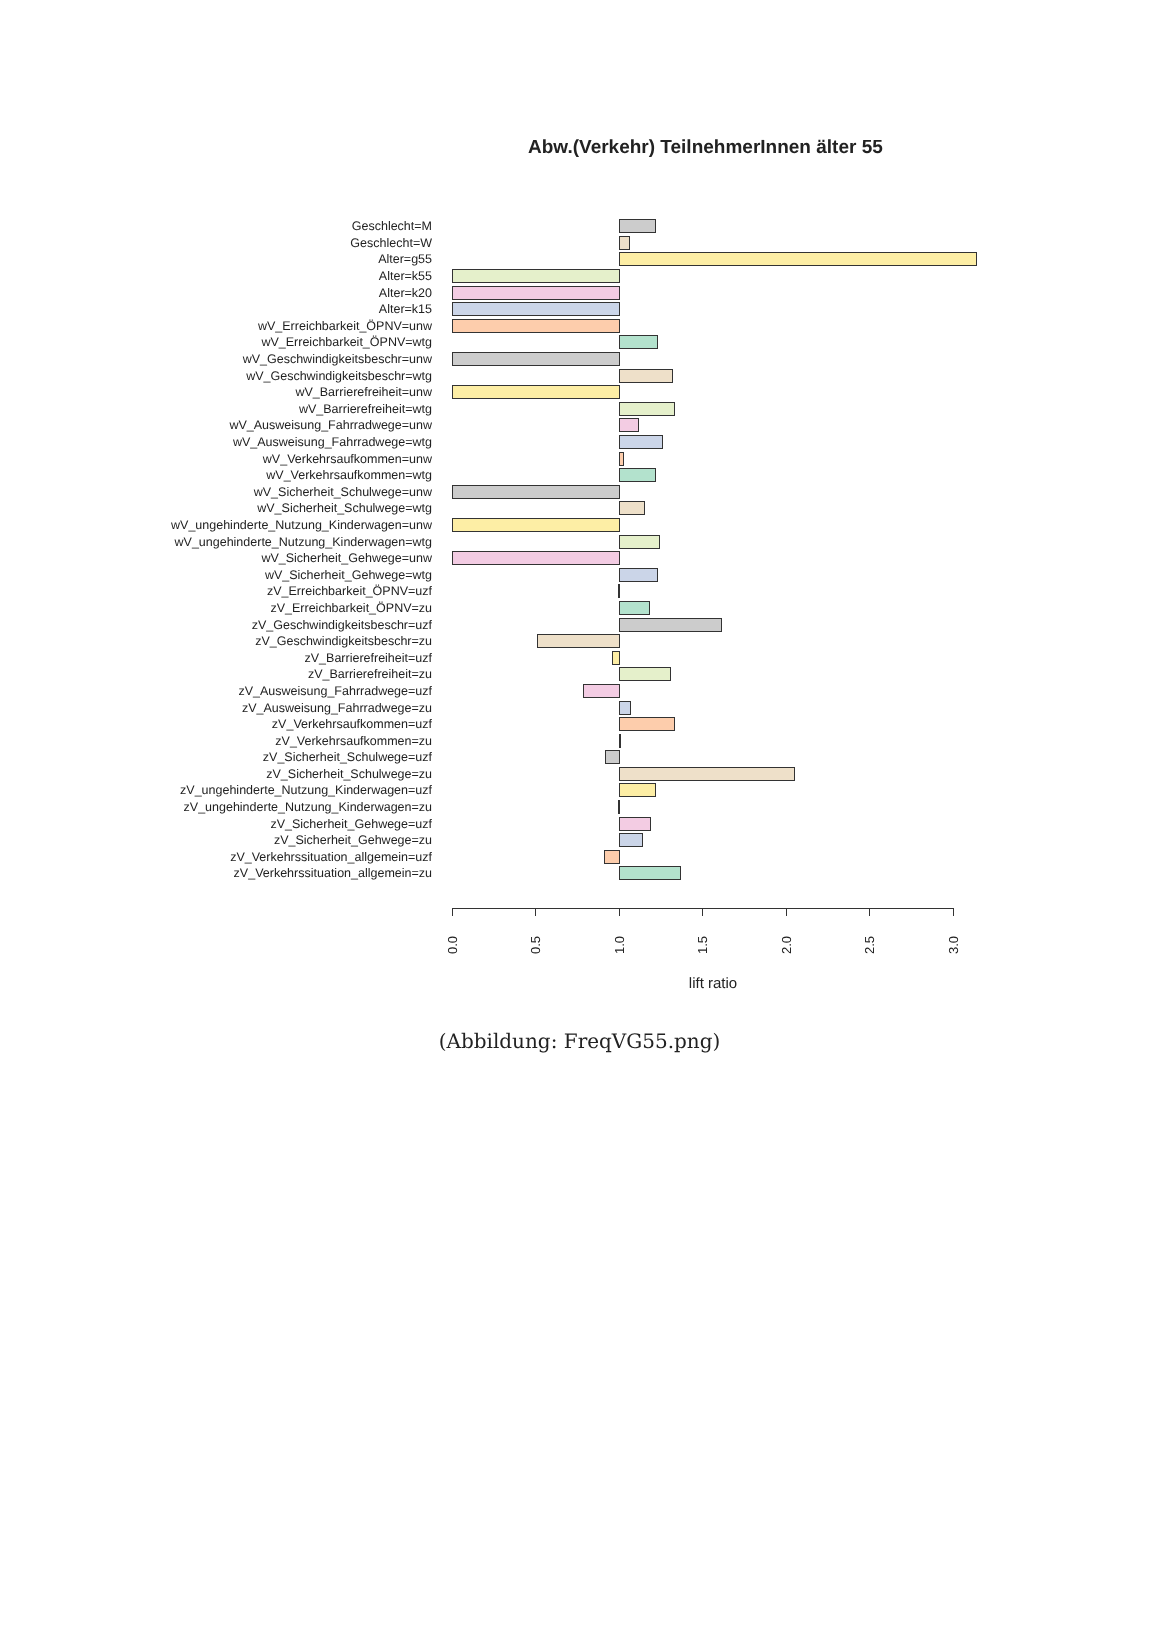Abw.(Verkehr) TeilnehmerInnen älter 55
Geschlecht=M
Geschlecht=W
Alter=g55
Alter=k55
Alter=k20
Alter=k15
wV_Erreichbarkeit_ÖPNV=unw
wV_Erreichbarkeit_ÖPNV=wtg
wV_Geschwindigkeitsbeschr=unw
wV_Geschwindigkeitsbeschr=wtg
wV_Barrierefreiheit=unw
wV_Barrierefreiheit=wtg
wV_Ausweisung_Fahrradwege=unw
wV_Ausweisung_Fahrradwege=wtg
wV_Verkehrsaufkommen=unw
wV_Verkehrsaufkommen=wtg
wV_Sicherheit_Schulwege=unw
wV_Sicherheit_Schulwege=wtg
wV_ungehinderte_Nutzung_Kinderwagen=unw
wV_ungehinderte_Nutzung_Kinderwagen=wtg
wV_Sicherheit_Gehwege=unw
wV_Sicherheit_Gehwege=wtg
zV_Erreichbarkeit_ÖPNV=uzf
zV_Erreichbarkeit_ÖPNV=zu
zV_Geschwindigkeitsbeschr=uzf
zV_Geschwindigkeitsbeschr=zu
zV_Barrierefreiheit=uzf
zV_Barrierefreiheit=zu
zV_Ausweisung_Fahrradwege=uzf
zV_Ausweisung_Fahrradwege=zu
zV_Verkehrsaufkommen=uzf
zV_Verkehrsaufkommen=zu
zV_Sicherheit_Schulwege=uzf
zV_Sicherheit_Schulwege=zu
zV_ungehinderte_Nutzung_Kinderwagen=uzf
zV_ungehinderte_Nutzung_Kinderwagen=zu
zV_Sicherheit_Gehwege=uzf
zV_Sicherheit_Gehwege=zu
zV_Verkehrssituation_allgemein=uzf
zV_Verkehrssituation_allgemein=zu
0.0
0.5
1.0
1.5
2.0
2.5
3.0
lift ratio
(Abbildung: FreqVG55.png)